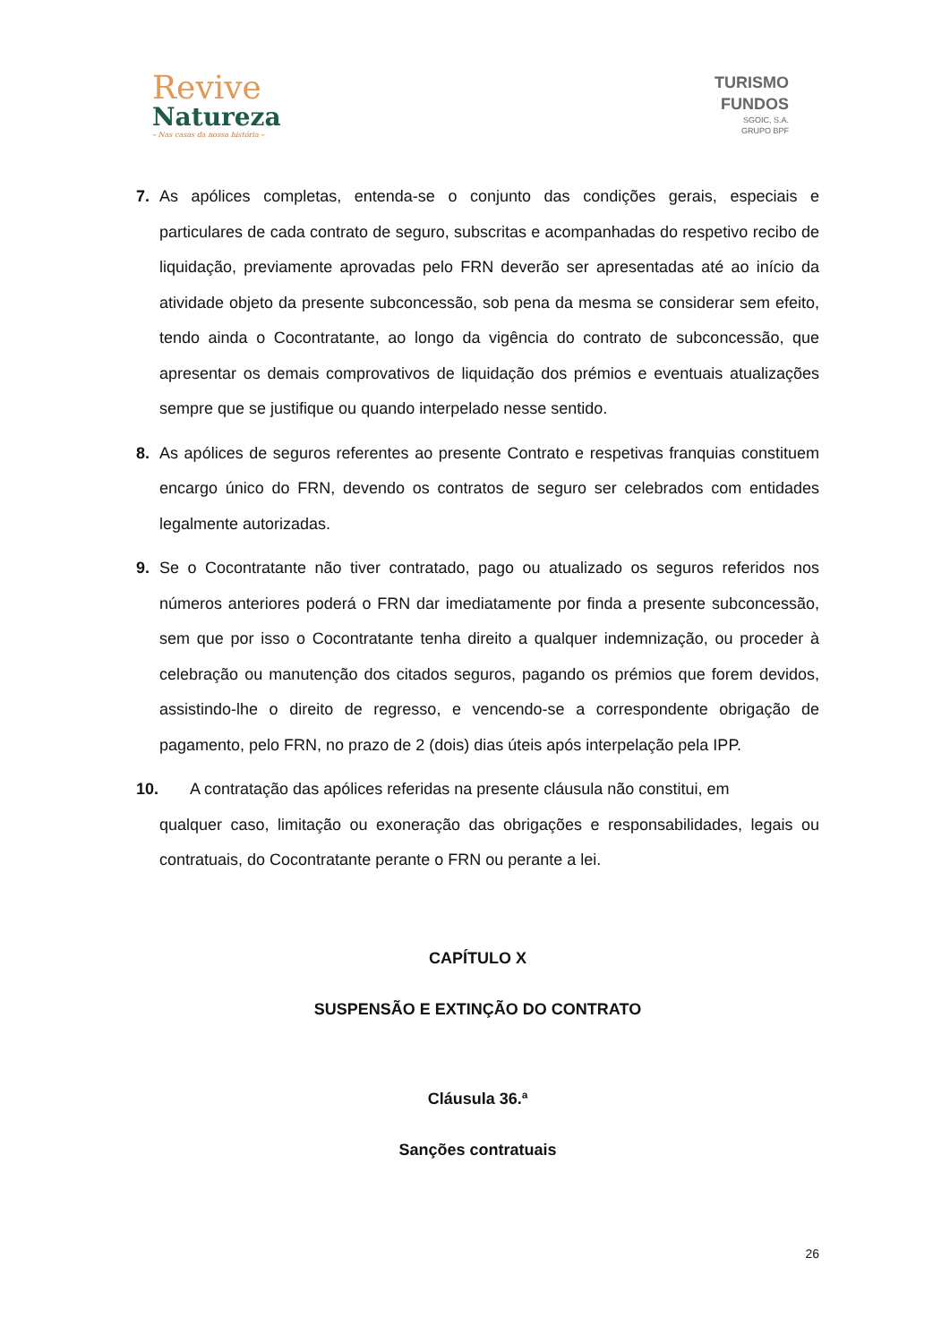Revive
Natureza
– Nas casas da nossa história –
TURISMO
FUNDOS
SGOIC, S.A.
GRUPO BPF
7. As apólices completas, entenda-se o conjunto das condições gerais, especiais e particulares de cada contrato de seguro, subscritas e acompanhadas do respetivo recibo de liquidação, previamente aprovadas pelo FRN deverão ser apresentadas até ao início da atividade objeto da presente subconcessão, sob pena da mesma se considerar sem efeito, tendo ainda o Cocontratante, ao longo da vigência do contrato de subconcessão, que apresentar os demais comprovativos de liquidação dos prémios e eventuais atualizações sempre que se justifique ou quando interpelado nesse sentido.
8. As apólices de seguros referentes ao presente Contrato e respetivas franquias constituem encargo único do FRN, devendo os contratos de seguro ser celebrados com entidades legalmente autorizadas.
9. Se o Cocontratante não tiver contratado, pago ou atualizado os seguros referidos nos números anteriores poderá o FRN dar imediatamente por finda a presente subconcessão, sem que por isso o Cocontratante tenha direito a qualquer indemnização, ou proceder à celebração ou manutenção dos citados seguros, pagando os prémios que forem devidos, assistindo-lhe o direito de regresso, e vencendo-se a correspondente obrigação de pagamento, pelo FRN, no prazo de 2 (dois) dias úteis após interpelação pela IPP.
10. A contratação das apólices referidas na presente cláusula não constitui, em
qualquer caso, limitação ou exoneração das obrigações e responsabilidades, legais ou contratuais, do Cocontratante perante o FRN ou perante a lei.
CAPÍTULO X
SUSPENSÃO E EXTINÇÃO DO CONTRATO
Cláusula 36.ª
Sanções contratuais
26